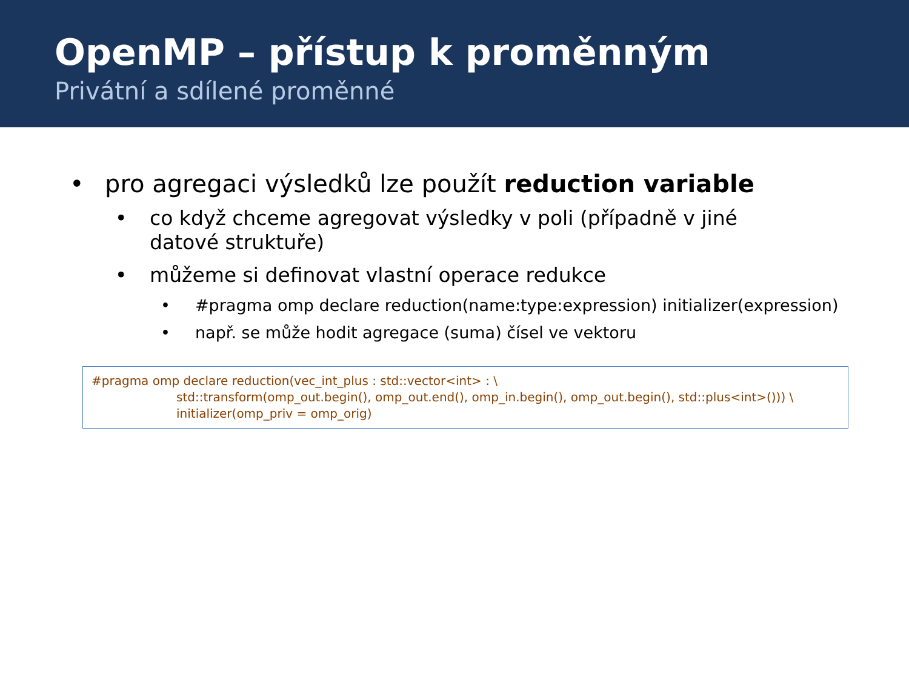OpenMP – přístup k proměnným
Privátní a sdílené proměnné
• pro agregaci výsledků lze použít reduction variable
• co když chceme agregovat výsledky v poli (případně v jiné datové struktuře)
• můžeme si definovat vlastní operace redukce
• #pragma omp declare reduction(name:type:expression) initializer(expression)
• např. se může hodit agregace (suma) čísel ve vektoru
#pragma omp declare reduction(vec_int_plus : std::vector<int> : \
std::transform(omp_out.begin(), omp_out.end(), omp_in.begin(), omp_out.begin(), std::plus<int>())) \
initializer(omp_priv = omp_orig)